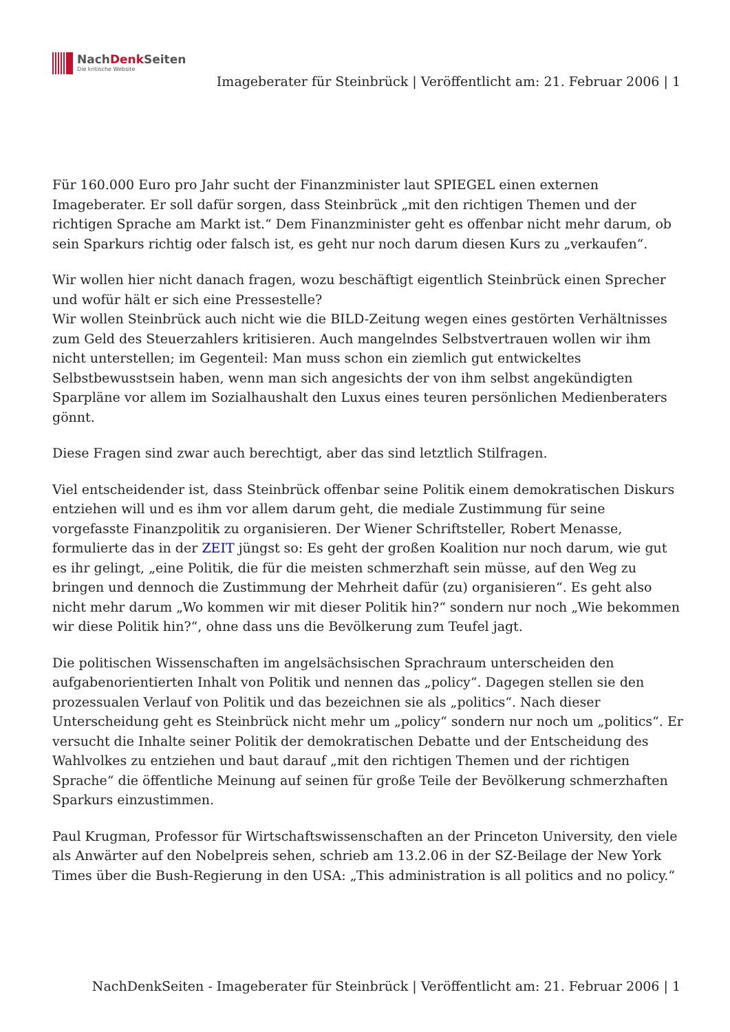NachDenk Seiten
Die kritische Website
Imageberater für Steinbrück | Veröffentlicht am: 21. Februar 2006 | 1
Für 160.000 Euro pro Jahr sucht der Finanzminister laut SPIEGEL einen externen Imageberater. Er soll dafür sorgen, dass Steinbrück „mit den richtigen Themen und der richtigen Sprache am Markt ist.“ Dem Finanzminister geht es offenbar nicht mehr darum, ob sein Sparkurs richtig oder falsch ist, es geht nur noch darum diesen Kurs zu „verkaufen“.
Wir wollen hier nicht danach fragen, wozu beschäftigt eigentlich Steinbrück einen Sprecher und wofür hält er sich eine Pressestelle?
Wir wollen Steinbrück auch nicht wie die BILD-Zeitung wegen eines gestörten Verhältnisses zum Geld des Steuerzahlers kritisieren. Auch mangelndes Selbstvertrauen wollen wir ihm nicht unterstellen; im Gegenteil: Man muss schon ein ziemlich gut entwickeltes Selbstbewusstsein haben, wenn man sich angesichts der von ihm selbst angekündigten Sparpläne vor allem im Sozialhaushalt den Luxus eines teuren persönlichen Medienberaters gönnt.
Diese Fragen sind zwar auch berechtigt, aber das sind letztlich Stilfragen.
Viel entscheidender ist, dass Steinbrück offenbar seine Politik einem demokratischen Diskurs entziehen will und es ihm vor allem darum geht, die mediale Zustimmung für seine vorgefasste Finanzpolitik zu organisieren. Der Wiener Schriftsteller, Robert Menasse, formulierte das in der ZEIT jüngst so: Es geht der großen Koalition nur noch darum, wie gut es ihr gelingt, „eine Politik, die für die meisten schmerzhaft sein müsse, auf den Weg zu bringen und dennoch die Zustimmung der Mehrheit dafür (zu) organisieren“. Es geht also nicht mehr darum „Wo kommen wir mit dieser Politik hin?“ sondern nur noch „Wie bekommen wir diese Politik hin?“, ohne dass uns die Bevölkerung zum Teufel jagt.
Die politischen Wissenschaften im angelsächsischen Sprachraum unterscheiden den aufgabenorientierten Inhalt von Politik und nennen das „policy“. Dagegen stellen sie den prozessualen Verlauf von Politik und das bezeichnen sie als „politics“. Nach dieser Unterscheidung geht es Steinbrück nicht mehr um „policy“ sondern nur noch um „politics“. Er versucht die Inhalte seiner Politik der demokratischen Debatte und der Entscheidung des Wahlvolkes zu entziehen und baut darauf „mit den richtigen Themen und der richtigen Sprache“ die öffentliche Meinung auf seinen für große Teile der Bevölkerung schmerzhaften Sparkurs einzustimmen.
Paul Krugman, Professor für Wirtschaftswissenschaften an der Princeton University, den viele als Anwärter auf den Nobelpreis sehen, schrieb am 13.2.06 in der SZ-Beilage der New York Times über die Bush-Regierung in den USA: „This administration is all politics and no policy.“
NachDenkSeiten - Imageberater für Steinbrück | Veröffentlicht am: 21. Februar 2006 | 1